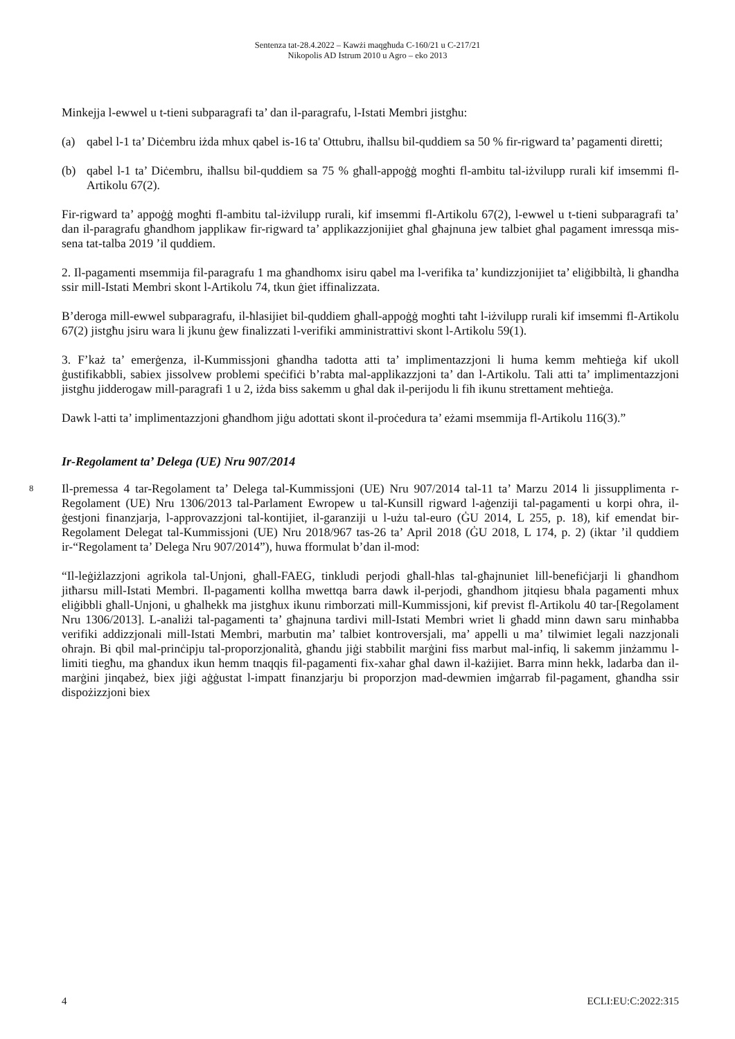Sentenza tat-28.4.2022 – Kawżi maqgħuda C-160/21 u C-217/21
Nikopolis AD Istrum 2010 u Agro – eko 2013
Minkejja l-ewwel u t-tieni subparagrafi ta’ dan il-paragrafu, l-Istati Membri jistgħu:
(a) qabel l-1 ta’ Diċembru iżda mhux qabel is-16 ta' Ottubru, iħallsu bil-quddiem sa 50 % fir-rigward ta’ pagamenti diretti;
(b) qabel l-1 ta’ Diċembru, iħallsu bil-quddiem sa 75 % għall-appoġġ mogħti fl-ambitu tal-iżvilupp rurali kif imsemmi fl-Artikolu 67(2).
Fir-rigward ta’ appoġġ mogħti fl-ambitu tal-iżvilupp rurali, kif imsemmi fl-Artikolu 67(2), l-ewwel u t-tieni subparagrafi ta’ dan il-paragrafu għandhom japplikaw fir-rigward ta’ applikazzjonijiet għal għajnuna jew talbiet għal pagament imressqa mis-sena tat-talba 2019 ’il quddiem.
2. Il-pagamenti msemmija fil-paragrafu 1 ma għandhomx isiru qabel ma l-verifika ta’ kundizzjonijiet ta’ eliġibbiltà, li għandha ssir mill-Istati Membri skont l-Artikolu 74, tkun ġiet iffinalizzata.
B’deroga mill-ewwel subparagrafu, il-ħlasijiet bil-quddiem għall-appoġġ mogħti taħt l-iżvilupp rurali kif imsemmi fl-Artikolu 67(2) jistgħu jsiru wara li jkunu ġew finalizzati l-verifiki amministrattivi skont l-Artikolu 59(1).
3. F’każ ta’ emerġenza, il-Kummissjoni għandha tadotta atti ta’ implimentazzjoni li huma kemm meħtieġa kif ukoll ġustifikabbli, sabiex jissolvew problemi speċifiċi b’rabta mal-applikazzjoni ta’ dan l-Artikolu. Tali atti ta’ implimentazzjoni jistgħu jidderogaw mill-paragrafi 1 u 2, iżda biss sakemm u għal dak il-perijodu li fih ikunu strettament meħtieġa.
Dawk l-atti ta’ implimentazzjoni għandhom jiġu adottati skont il-proċedura ta’ eżami msemmija fl-Artikolu 116(3).”
Ir-Regolament ta’ Delega (UE) Nru 907/2014
8
Il-premessa 4 tar-Regolament ta’ Delega tal-Kummissjoni (UE) Nru 907/2014 tal-11 ta’ Marzu 2014 li jissupplimenta r-Regolament (UE) Nru 1306/2013 tal-Parlament Ewropew u tal-Kunsill rigward l-aġenziji tal-pagamenti u korpi oħra, il-ġestjoni finanzjarja, l-approvazzjoni tal-kontijiet, il-garanziji u l-użu tal-euro (ĠU 2014, L 255, p. 18), kif emendat bir-Regolament Delegat tal-Kummissjoni (UE) Nru 2018/967 tas-26 ta’ April 2018 (ĠU 2018, L 174, p. 2) (iktar ’il quddiem ir-“Regolament ta’ Delega Nru 907/2014”), huwa fformulat b’dan il-mod:
“Il-leġiżlazzjoni agrikola tal-Unjoni, għall-FAEG, tinkludi perjodi għall-ħlas tal-għajnuniet lill-benefiċjarji li għandhom jitħarsu mill-Istati Membri. Il-pagamenti kollha mwettqa barra dawk il-perjodi, għandhom jitqiesu bħala pagamenti mhux eliġibbli għall-Unjoni, u għalhekk ma jistgħux ikunu rimborzati mill-Kummissjoni, kif previst fl-Artikolu 40 tar-[Regolament Nru 1306/2013]. L-analiżi tal-pagamenti ta’ għajnuna tardivi mill-Istati Membri wriet li għadd minn dawn saru minħabba verifiki addizzjonali mill-Istati Membri, marbutin ma’ talbiet kontroversjali, ma’ appelli u ma’ tilwimiet legali nazzjonali oħrajn. Bi qbil mal-prinċipju tal-proporzjonalità, għandu jiġi stabbilit marġini fiss marbut mal-infiq, li sakemm jinżammu l-limiti tiegħu, ma għandux ikun hemm tnaqqis fil-pagamenti fix-xahar għal dawn il-każijiet. Barra minn hekk, ladarba dan il-marġini jinqabeż, biex jiġi aġġustat l-impatt finanzjarju bi proporzjon mad-dewmien imġarrab fil-pagament, għandha ssir dispożizzjoni biex
4 ECLI:EU:C:2022:315